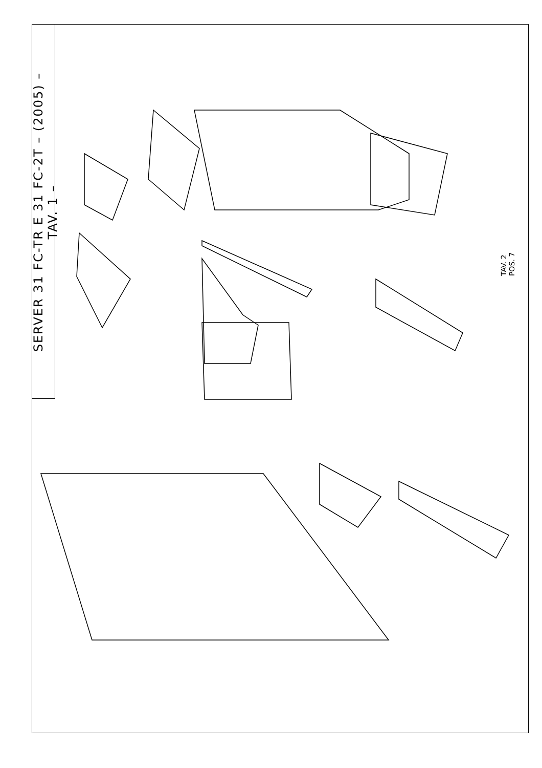SERVER 31 FC-TR E 31 FC-2T – (2005) – TAV. 1 –
TAV. 2
POS. 7
1 2 3 4 5 6 7 8 9 10 11 12 13 14 15 16 17 18 19 20 21 22 23 24 25 26 27 28 29 30 31